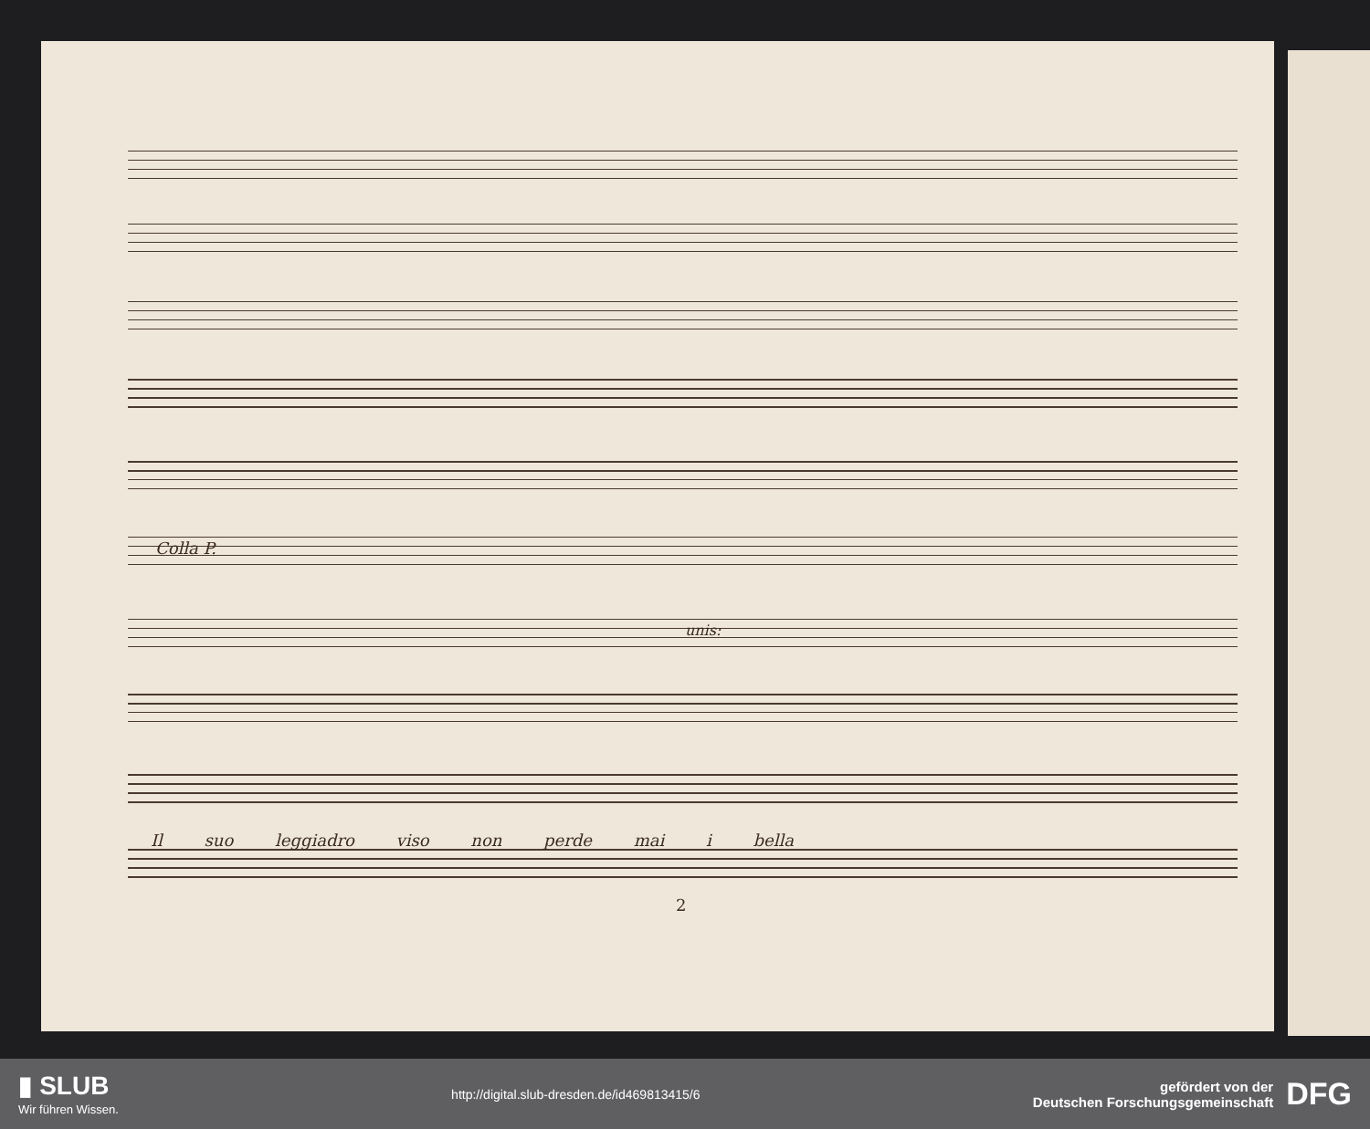Colla P.
unis:
Il suo leggiadro viso non perde mai i bella
2
▮ SLUB
Wir führen Wissen.
http://digital.slub-dresden.de/id469813415/6
gefördert von der
Deutschen Forschungsgemeinschaft
DFG